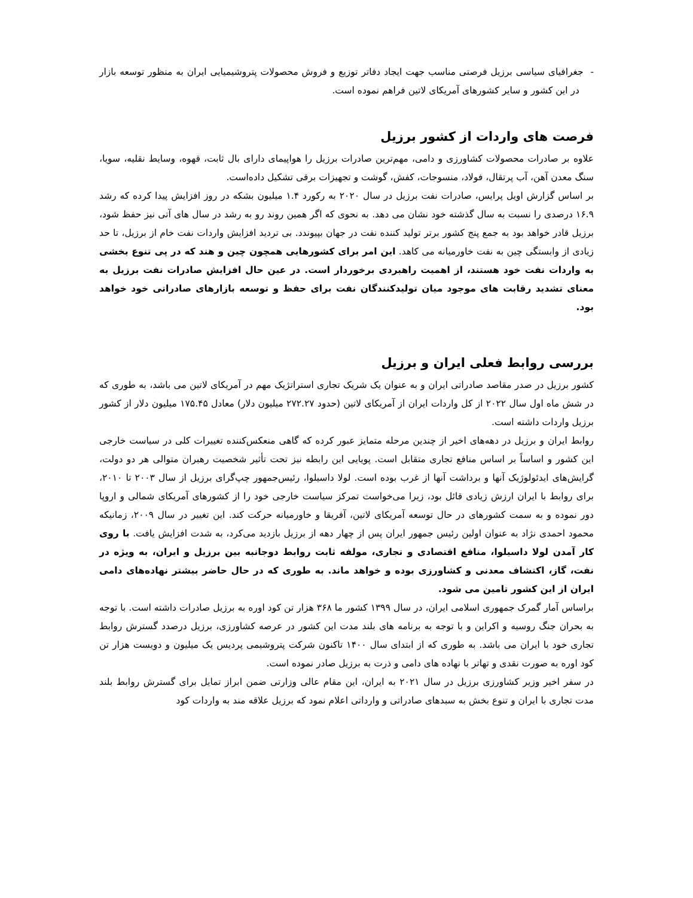- جغرافیای سیاسی برزیل فرصتی مناسب جهت ایجاد دفاتر توزیع و فروش محصولات پتروشیمیایی ایران به منظور توسعه بازار در این کشور و سایر کشورهای آمریکای لاتین فراهم نموده است.
فرصت های واردات از کشور برزیل
علاوه بر صادرات محصولات کشاورزی و دامی، مهم‌ترین صادرات برزیل را هواپیمای دارای بال ثابت، قهوه، وسایط نقلیه، سویا، سنگ معدن آهن، آب پرتقال، فولاد، منسوجات، کفش، گوشت و تجهیزات برقی تشکیل داده‌است.
بر اساس گزارش اویل پرایس، صادرات نفت برزیل در سال ۲۰۲۰ به رکورد ۱.۴ میلیون بشکه در روز افزایش پیدا کرده که رشد ۱۶.۹ درصدی را نسبت به سال گذشته خود نشان می دهد. به نحوی که اگر همین روند رو به رشد در سال های آتی نیز حفظ شود، برزیل قادر خواهد بود به جمع پنج کشور برتر تولید کننده نفت در جهان بپیوندد. بی تردید افزایش واردات نفت خام از برزیل، تا حد زیادی از وابستگی چین به نفت خاورمیانه می کاهد. این امر برای کشورهایی همچون چین و هند که در پی تنوع بخشی به واردات نفت خود هستند، از اهمیت راهبردی برخوردار است. در عین حال افزایش صادرات نفت برزیل به معنای تشدید رقابت های موجود میان تولیدکنندگان نفت برای حفظ و توسعه بازارهای صادراتی خود خواهد بود.
بررسی روابط فعلی ایران و برزیل
کشور برزیل در صدر مقاصد صادراتی ایران و به عنوان یک شریک تجاری استراتژیک مهم در آمریکای لاتین می باشد، به طوری که در شش ماه اول سال ۲۰۲۲ از کل واردات ایران از آمریکای لاتین (حدود ۲۷۲.۲۷ میلیون دلار) معادل ۱۷۵.۴۵ میلیون دلار از کشور برزیل واردات داشته است.
روابط ایران و برزیل در دهه‌های اخیر از چندین مرحله متمایز عبور کرده که گاهی منعکس‌کننده تغییرات کلی در سیاست خارجی این کشور و اساساً بر اساس منافع تجاری متقابل است. پویایی این رابطه نیز تحت تأثیر شخصیت رهبران متوالی هر دو دولت، گرایش‌های ایدئولوژیک آنها و برداشت آنها از غرب بوده است. لولا داسیلوا، رئیس‌جمهور چپ‌گرای برزیل از سال ۲۰۰۳ تا ۲۰۱۰، برای روابط با ایران ارزش زیادی قائل بود، زیرا می‌خواست تمرکز سیاست خارجی خود را از کشورهای آمریکای شمالی و اروپا دور نموده و به سمت کشورهای در حال توسعه آمریکای لاتین، آفریقا و خاورمیانه حرکت کند. این تغییر در سال ۲۰۰۹، زمانیکه محمود احمدی نژاد به عنوان اولین رئیس جمهور ایران پس از چهار دهه از برزیل بازدید می‌کرد، به شدت افزایش یافت. با روی کار آمدن لولا داسیلوا، منافع اقتصادی و تجاری، مولفه ثابت روابط دوجانبه بین برزیل و ایران، به ویژه در نفت، گاز، اکتشاف معدنی و کشاورزی بوده و خواهد ماند. به طوری که در حال حاضر بیشتر نهاده‌های دامی ایران از این کشور تامین می شود.
براساس آمار گمرک جمهوری اسلامی ایران، در سال ۱۳۹۹ کشور ما ۳۶۸ هزار تن کود اوره به برزیل صادرات داشته است. با توجه به بحران جنگ روسیه و اکراین و با توجه به برنامه های بلند مدت این کشور در عرصه کشاورزی، برزیل درصدد گسترش روابط تجاری خود با ایران می باشد. به طوری که از ابتدای سال ۱۴۰۰ تاکنون شرکت پتروشیمی پردیس یک میلیون و دویست هزار تن کود اوره به صورت نقدی و تهاتر با نهاده های دامی و ذرت به برزیل صادر نموده است.
در سفر اخیر وزیر کشاورزی برزیل در سال ۲۰۲۱ به ایران، این مقام عالی وزارتی ضمن ابراز تمایل برای گسترش روابط بلند مدت تجاری با ایران و تنوع بخش به سبدهای صادراتی و وارداتی اعلام نمود که برزیل علاقه مند به واردات کود